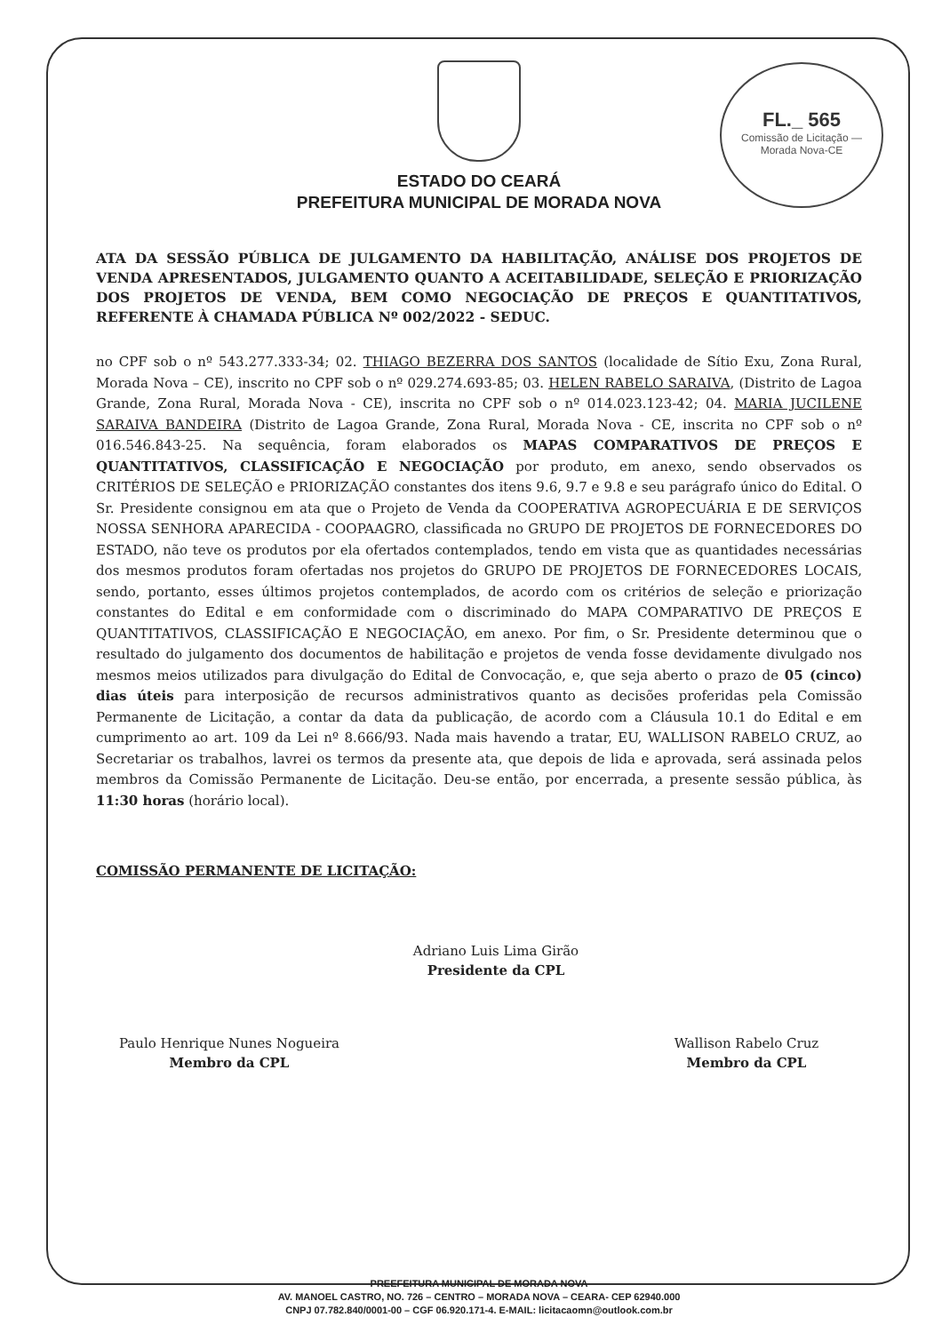FL._ 565
Comissão de Licitação — Morada Nova-CE
ESTADO DO CEARÁ
PREFEITURA MUNICIPAL DE MORADA NOVA
ATA DA SESSÃO PÚBLICA DE JULGAMENTO DA HABILITAÇÃO, ANÁLISE DOS PROJETOS DE VENDA APRESENTADOS, JULGAMENTO QUANTO A ACEITABILIDADE, SELEÇÃO E PRIORIZAÇÃO DOS PROJETOS DE VENDA, BEM COMO NEGOCIAÇÃO DE PREÇOS E QUANTITATIVOS, REFERENTE À CHAMADA PÚBLICA Nº 002/2022 - SEDUC.
no CPF sob o nº 543.277.333-34; 02. THIAGO BEZERRA DOS SANTOS (localidade de Sítio Exu, Zona Rural, Morada Nova – CE), inscrito no CPF sob o nº 029.274.693-85; 03. HELEN RABELO SARAIVA, (Distrito de Lagoa Grande, Zona Rural, Morada Nova - CE), inscrita no CPF sob o nº 014.023.123-42; 04. MARIA JUCILENE SARAIVA BANDEIRA (Distrito de Lagoa Grande, Zona Rural, Morada Nova - CE, inscrita no CPF sob o nº 016.546.843-25. Na sequência, foram elaborados os MAPAS COMPARATIVOS DE PREÇOS E QUANTITATIVOS, CLASSIFICAÇÃO E NEGOCIAÇÃO por produto, em anexo, sendo observados os CRITÉRIOS DE SELEÇÃO e PRIORIZAÇÃO constantes dos itens 9.6, 9.7 e 9.8 e seu parágrafo único do Edital. O Sr. Presidente consignou em ata que o Projeto de Venda da COOPERATIVA AGROPECUÁRIA E DE SERVIÇOS NOSSA SENHORA APARECIDA - COOPAAGRO, classificada no GRUPO DE PROJETOS DE FORNECEDORES DO ESTADO, não teve os produtos por ela ofertados contemplados, tendo em vista que as quantidades necessárias dos mesmos produtos foram ofertadas nos projetos do GRUPO DE PROJETOS DE FORNECEDORES LOCAIS, sendo, portanto, esses últimos projetos contemplados, de acordo com os critérios de seleção e priorização constantes do Edital e em conformidade com o discriminado do MAPA COMPARATIVO DE PREÇOS E QUANTITATIVOS, CLASSIFICAÇÃO E NEGOCIAÇÃO, em anexo. Por fim, o Sr. Presidente determinou que o resultado do julgamento dos documentos de habilitação e projetos de venda fosse devidamente divulgado nos mesmos meios utilizados para divulgação do Edital de Convocação, e, que seja aberto o prazo de 05 (cinco) dias úteis para interposição de recursos administrativos quanto as decisões proferidas pela Comissão Permanente de Licitação, a contar da data da publicação, de acordo com a Cláusula 10.1 do Edital e em cumprimento ao art. 109 da Lei nº 8.666/93. Nada mais havendo a tratar, EU, WALLISON RABELO CRUZ, ao Secretariar os trabalhos, lavrei os termos da presente ata, que depois de lida e aprovada, será assinada pelos membros da Comissão Permanente de Licitação. Deu-se então, por encerrada, a presente sessão pública, às 11:30 horas (horário local).
COMISSÃO PERMANENTE DE LICITAÇÃO:
Adriano Luis Lima Girão
Presidente da CPL
Paulo Henrique Nunes Nogueira
Membro da CPL
Wallison Rabelo Cruz
Membro da CPL
PREEFEITURA MUNICIPAL DE MORADA NOVA
AV. MANOEL CASTRO, NO. 726 – CENTRO – MORADA NOVA – CEARA- CEP 62940.000
CNPJ 07.782.840/0001-00 – CGF 06.920.171-4. E-MAIL: licitacaomn@outlook.com.br